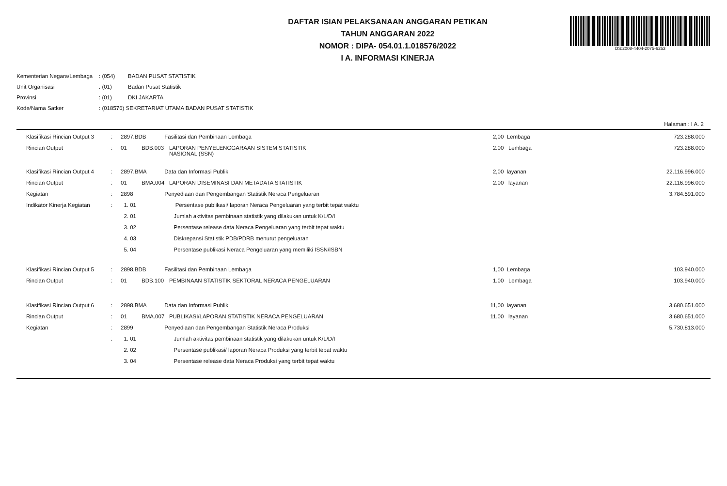DS:2008-4404-2075-6253
DAFTAR ISIAN PELAKSANAAN ANGGARAN PETIKAN
TAHUN ANGGARAN 2022
NOMOR : DIPA- 054.01.1.018576/2022
I A. INFORMASI KINERJA
| Kementerian Negara/Lembaga | : (054) | BADAN PUSAT STATISTIK |
| Unit Organisasi | : (01) | Badan Pusat Statistik |
| Provinsi | : (01) | DKI JAKARTA |
| Kode/Nama Satker | : (018576) SEKRETARIAT UTAMA BADAN PUSAT STATISTIK | |
Halaman : I A. 2
| Klasifikasi Rincian Output 3 | : | 2897.BDB | | Fasilitasi dan Pembinaan Lembaga | 2,00 | Lembaga | 723.288.000 |
| Rincian Output | : | 01 | BDB.003 | LAPORAN PENYELENGGARAAN SISTEM STATISTIK NASIONAL (SSN) | 2.00 | Lembaga | 723.288.000 |
| Klasifikasi Rincian Output 4 | : | 2897.BMA | | Data dan Informasi Publik | 2,00 | layanan | 22.116.996.000 |
| Rincian Output | : | 01 | BMA.004 | LAPORAN DISEMINASI DAN METADATA STATISTIK | 2.00 | layanan | 22.116.996.000 |
| Kegiatan | : | 2898 | | Penyediaan dan Pengembangan Statistik Neraca Pengeluaran | | | 3.784.591.000 |
| Indikator Kinerja Kegiatan | : | 1. 01 | | Persentase publikasi/ laporan Neraca Pengeluaran yang terbit tepat waktu | | | |
| | | 2. 01 | | Jumlah aktivitas pembinaan statistik yang dilakukan untuk K/L/D/I | | | |
| | | 3. 02 | | Persentase release data Neraca Pengeluaran yang terbit tepat waktu | | | |
| | | 4. 03 | | Diskrepansi Statistik PDB/PDRB menurut pengeluaran | | | |
| | | 5. 04 | | Persentase publikasi Neraca Pengeluaran yang memiliki ISSN/ISBN | | | |
| Klasifikasi Rincian Output 5 | : | 2898.BDB | | Fasilitasi dan Pembinaan Lembaga | 1,00 | Lembaga | 103.940.000 |
| Rincian Output | : | 01 | BDB.100 | PEMBINAAN STATISTIK SEKTORAL NERACA PENGELUARAN | 1.00 | Lembaga | 103.940.000 |
| Klasifikasi Rincian Output 6 | : | 2898.BMA | | Data dan Informasi Publik | 11,00 | layanan | 3.680.651.000 |
| Rincian Output | : | 01 | BMA.007 | PUBLIKASI/LAPORAN STATISTIK NERACA PENGELUARAN | 11.00 | layanan | 3.680.651.000 |
| Kegiatan | : | 2899 | | Penyediaan dan Pengembangan Statistik Neraca Produksi | | | 5.730.813.000 |
| | : | 1. 01 | | Jumlah aktivitas pembinaan statistik yang dilakukan untuk K/L/D/I | | | |
| | | 2. 02 | | Persentase publikasi/ laporan Neraca Produksi yang terbit tepat waktu | | | |
| | | 3. 04 | | Persentase release data Neraca Produksi yang terbit tepat waktu | | | |